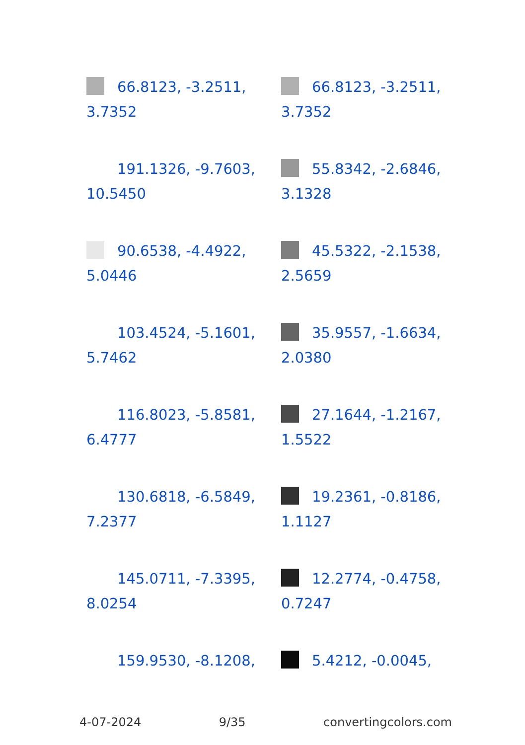66.8123, -3.2511, 3.7352
66.8123, -3.2511, 3.7352
191.1326, -9.7603, 10.5450
55.8342, -2.6846, 3.1328
90.6538, -4.4922, 5.0446
45.5322, -2.1538, 2.5659
103.4524, -5.1601, 5.7462
35.9557, -1.6634, 2.0380
116.8023, -5.8581, 6.4777
27.1644, -1.2167, 1.5522
130.6818, -6.5849, 7.2377
19.2361, -0.8186, 1.1127
145.0711, -7.3395, 8.0254
12.2774, -0.4758, 0.7247
159.9530, -8.1208,
5.4212, -0.0045,
4-07-2024 9/35 convertingcolors.com